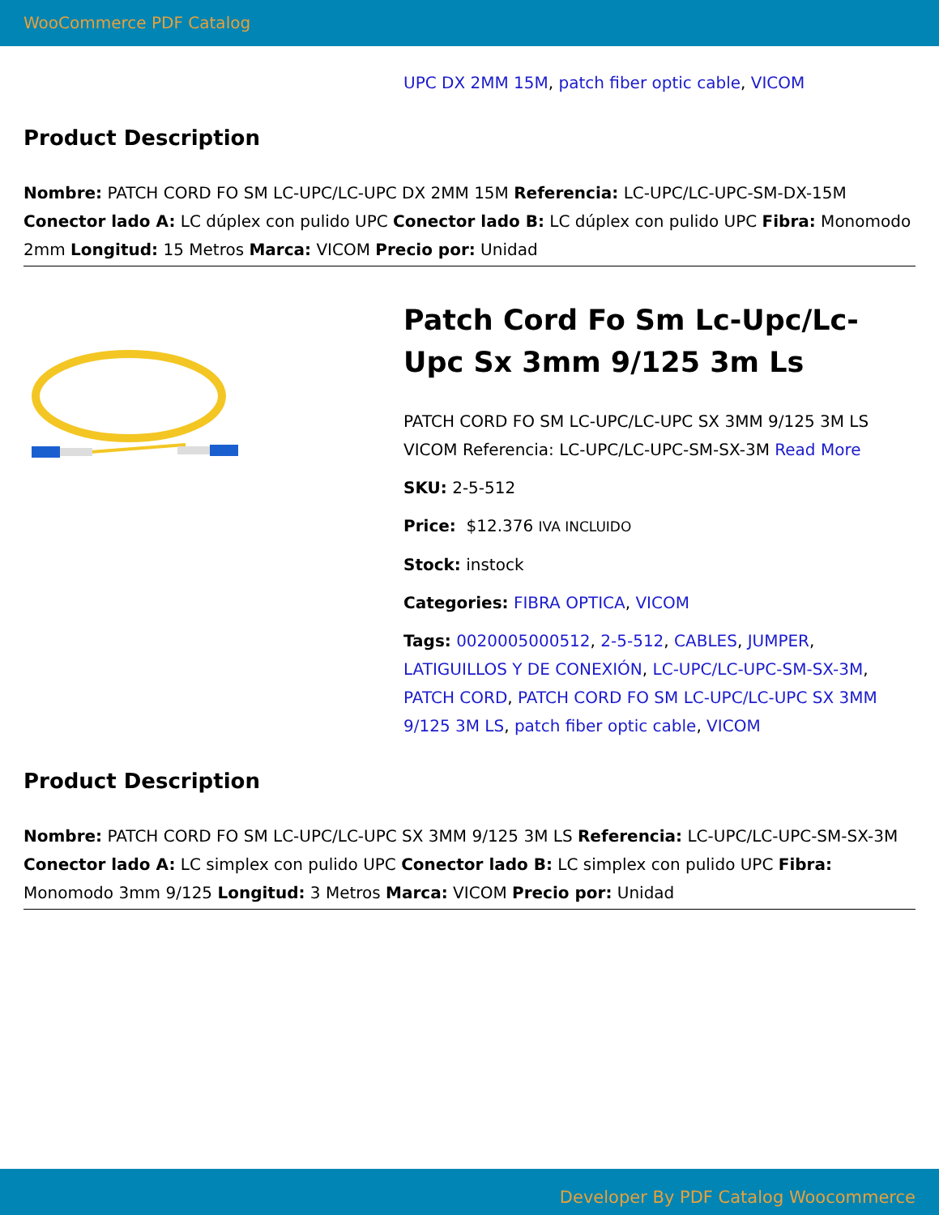WooCommerce PDF Catalog
UPC DX 2MM 15M, patch fiber optic cable, VICOM
Product Description
Nombre: PATCH CORD FO SM LC-UPC/LC-UPC DX 2MM 15M Referencia: LC-UPC/LC-UPC-SM-DX-15M Conector lado A: LC dúplex con pulido UPC Conector lado B: LC dúplex con pulido UPC Fibra: Monomodo 2mm Longitud: 15 Metros Marca: VICOM Precio por: Unidad
Patch Cord Fo Sm Lc-Upc/Lc-Upc Sx 3mm 9/125 3m Ls
PATCH CORD FO SM LC-UPC/LC-UPC SX 3MM 9/125 3M LS VICOM Referencia: LC-UPC/LC-UPC-SM-SX-3M Read More
SKU: 2-5-512
Price: $12.376 IVA INCLUIDO
Stock: instock
Categories: FIBRA OPTICA, VICOM
Tags: 0020005000512, 2-5-512, CABLES, JUMPER, LATIGUILLOS Y DE CONEXIÓN, LC-UPC/LC-UPC-SM-SX-3M, PATCH CORD, PATCH CORD FO SM LC-UPC/LC-UPC SX 3MM 9/125 3M LS, patch fiber optic cable, VICOM
Product Description
Nombre: PATCH CORD FO SM LC-UPC/LC-UPC SX 3MM 9/125 3M LS Referencia: LC-UPC/LC-UPC-SM-SX-3M Conector lado A: LC simplex con pulido UPC Conector lado B: LC simplex con pulido UPC Fibra: Monomodo 3mm 9/125 Longitud: 3 Metros Marca: VICOM Precio por: Unidad
Developer By PDF Catalog Woocommerce